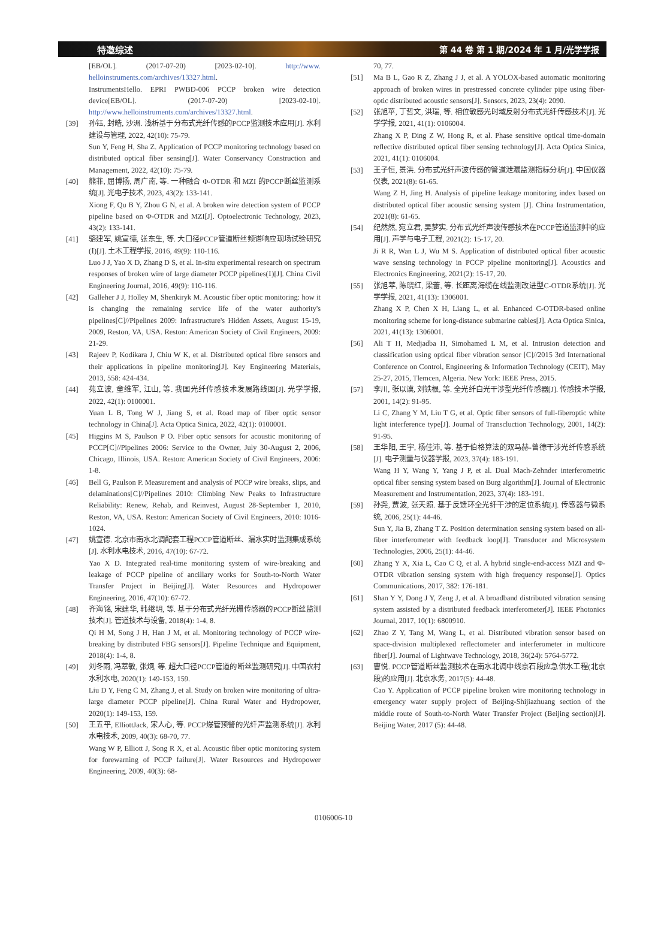特邀综述 第 44 卷 第 1 期/2024 年 1 月/光学学报
[EB/OL]. (2017-07-20) [2023-02-10]. http://www. helloinstruments.com/archives/13327.html.
InstrumentsHello. EPRI PWBD-006 PCCP broken wire detection device[EB/OL]. (2017-07-20) [2023-02-10]. http://www.helloinstruments.com/archives/13327.html.
[39] 孙钰, 封皓, 沙洲. 浅析基于分布式光纤传感的PCCP监测技术应用[J]. 水利建设与管理, 2022, 42(10): 75-79.
Sun Y, Feng H, Sha Z. Application of PCCP monitoring technology based on distributed optical fiber sensing[J]. Water Conservancy Construction and Management, 2022, 42(10): 75-79.
[40] 熊菲, 屈博扬, 周广南, 等. 一种融合 Φ-OTDR 和 MZI 的PCCP断丝监测系统[J]. 光电子技术, 2023, 43(2): 133-141.
Xiong F, Qu B Y, Zhou G N, et al. A broken wire detection system of PCCP pipeline based on Φ-OTDR and MZI[J]. Optoelectronic Technology, 2023, 43(2): 133-141.
[41] 骆建军, 姚宣德, 张东生, 等. 大口径PCCP管道断丝频谱响应现场试验研究(Ⅰ)[J]. 土木工程学报, 2016, 49(9): 110-116.
Luo J J, Yao X D, Zhang D S, et al. In-situ experimental research on spectrum responses of broken wire of large diameter PCCP pipelines(Ⅰ)[J]. China Civil Engineering Journal, 2016, 49(9): 110-116.
[42] Galleher J J, Holley M, Shenkiryk M. Acoustic fiber optic monitoring: how it is changing the remaining service life of the water authority's pipelines[C]//Pipelines 2009: Infrastructure's Hidden Assets, August 15-19, 2009, Reston, VA, USA. Reston: American Society of Civil Engineers, 2009: 21-29.
[43] Rajeev P, Kodikara J, Chiu W K, et al. Distributed optical fibre sensors and their applications in pipeline monitoring[J]. Key Engineering Materials, 2013, 558: 424-434.
[44] 苑立波, 童维军, 江山, 等. 我国光纤传感技术发展路线图[J]. 光学学报, 2022, 42(1): 0100001.
Yuan L B, Tong W J, Jiang S, et al. Road map of fiber optic sensor technology in China[J]. Acta Optica Sinica, 2022, 42(1): 0100001.
[45] Higgins M S, Paulson P O. Fiber optic sensors for acoustic monitoring of PCCP[C]//Pipelines 2006: Service to the Owner, July 30-August 2, 2006, Chicago, Illinois, USA. Reston: American Society of Civil Engineers, 2006: 1-8.
[46] Bell G, Paulson P. Measurement and analysis of PCCP wire breaks, slips, and delaminations[C]//Pipelines 2010: Climbing New Peaks to Infrastructure Reliability: Renew, Rehab, and Reinvest, August 28-September 1, 2010, Reston, VA, USA. Reston: American Society of Civil Engineers, 2010: 1016-1024.
[47] 姚宣德. 北京市南水北调配套工程PCCP管道断丝、漏水实时监测集成系统[J]. 水利水电技术, 2016, 47(10): 67-72.
Yao X D. Integrated real-time monitoring system of wire-breaking and leakage of PCCP pipeline of ancillary works for South-to-North Water Transfer Project in Beijing[J]. Water Resources and Hydropower Engineering, 2016, 47(10): 67-72.
[48] 齐海铭, 宋建华, 韩继明, 等. 基于分布式光纤光栅传感器的PCCP断丝监测技术[J]. 管道技术与设备, 2018(4): 1-4, 8.
Qi H M, Song J H, Han J M, et al. Monitoring technology of PCCP wire-breaking by distributed FBG sensors[J]. Pipeline Technique and Equipment, 2018(4): 1-4, 8.
[49] 刘冬雨, 冯萃敏, 张炯, 等. 超大口径PCCP管道的断丝监测研究[J]. 中国农村水利水电, 2020(1): 149-153, 159.
Liu D Y, Feng C M, Zhang J, et al. Study on broken wire monitoring of ultra-large diameter PCCP pipeline[J]. China Rural Water and Hydropower, 2020(1): 149-153, 159.
[50] 王五平, ElliottJack, 宋人心, 等. PCCP爆管预警的光纤声监测系统[J]. 水利水电技术, 2009, 40(3): 68-70, 77.
Wang W P, Elliott J, Song R X, et al. Acoustic fiber optic monitoring system for forewarning of PCCP failure[J]. Water Resources and Hydropower Engineering, 2009, 40(3): 68-
70, 77.
[51] Ma B L, Gao R Z, Zhang J J, et al. A YOLOX-based automatic monitoring approach of broken wires in prestressed concrete cylinder pipe using fiber-optic distributed acoustic sensors[J]. Sensors, 2023, 23(4): 2090.
[52] 张旭苹, 丁哲文, 洪瑞, 等. 相位敏感光时域反射分布式光纤传感技术[J]. 光学学报, 2021, 41(1): 0106004.
Zhang X P, Ding Z W, Hong R, et al. Phase sensitive optical time-domain reflective distributed optical fiber sensing technology[J]. Acta Optica Sinica, 2021, 41(1): 0106004.
[53] 王子恒, 景洪. 分布式光纤声波传感的管道泄漏监测指标分析[J]. 中国仪器仪表, 2021(8): 61-65.
Wang Z H, Jing H. Analysis of pipeline leakage monitoring index based on distributed optical fiber acoustic sensing system [J]. China Instrumentation, 2021(8): 61-65.
[54] 纪然然, 宛立君, 吴梦实. 分布式光纤声波传感技术在PCCP管道监测中的应用[J]. 声学与电子工程, 2021(2): 15-17, 20.
Ji R R, Wan L J, Wu M S. Application of distributed optical fiber acoustic wave sensing technology in PCCP pipeline monitoring[J]. Acoustics and Electronics Engineering, 2021(2): 15-17, 20.
[55] 张旭苹, 陈晓红, 梁蕾, 等. 长距离海缆在线监测改进型C-OTDR系统[J]. 光学学报, 2021, 41(13): 1306001.
Zhang X P, Chen X H, Liang L, et al. Enhanced C-OTDR-based online monitoring scheme for long-distance submarine cables[J]. Acta Optica Sinica, 2021, 41(13): 1306001.
[56] Ali T H, Medjadba H, Simohamed L M, et al. Intrusion detection and classification using optical fiber vibration sensor [C]//2015 3rd International Conference on Control, Engineering & Information Technology (CEIT), May 25-27, 2015, Tlemcen, Algeria. New York: IEEE Press, 2015.
[57] 李川, 张以谟, 刘铁根, 等. 全光纤白光干涉型光纤传感器[J]. 传感技术学报, 2001, 14(2): 91-95.
Li C, Zhang Y M, Liu T G, et al. Optic fiber sensors of full-fiberoptic white light interference type[J]. Journal of Transcluction Technology, 2001, 14(2): 91-95.
[58] 王华阳, 王宇, 杨佳沛, 等. 基于伯格算法的双马赫-曾德干涉光纤传感系统[J]. 电子测量与仪器学报, 2023, 37(4): 183-191.
Wang H Y, Wang Y, Yang J P, et al. Dual Mach-Zehnder interferometric optical fiber sensing system based on Burg algorithm[J]. Journal of Electronic Measurement and Instrumentation, 2023, 37(4): 183-191.
[59] 孙尧, 贾波, 张天照. 基于反馈环全光纤干涉的定位系统[J]. 传感器与微系统, 2006, 25(1): 44-46.
Sun Y, Jia B, Zhang T Z. Position determination sensing system based on all-fiber interferometer with feedback loop[J]. Transducer and Microsystem Technologies, 2006, 25(1): 44-46.
[60] Zhang Y X, Xia L, Cao C Q, et al. A hybrid single-end-access MZI and Φ-OTDR vibration sensing system with high frequency response[J]. Optics Communications, 2017, 382: 176-181.
[61] Shan Y Y, Dong J Y, Zeng J, et al. A broadband distributed vibration sensing system assisted by a distributed feedback interferometer[J]. IEEE Photonics Journal, 2017, 10(1): 6800910.
[62] Zhao Z Y, Tang M, Wang L, et al. Distributed vibration sensor based on space-division multiplexed reflectometer and interferometer in multicore fiber[J]. Journal of Lightwave Technology, 2018, 36(24): 5764-5772.
[63] 曹悦. PCCP管道断丝监测技术在南水北调中线京石段应急供水工程(北京段)的应用[J]. 北京水务, 2017(5): 44-48.
Cao Y. Application of PCCP pipeline broken wire monitoring technology in emergency water supply project of Beijing-Shijiazhuang section of the middle route of South-to-North Water Transfer Project (Beijing section)[J]. Beijing Water, 2017 (5): 44-48.
0106006-10